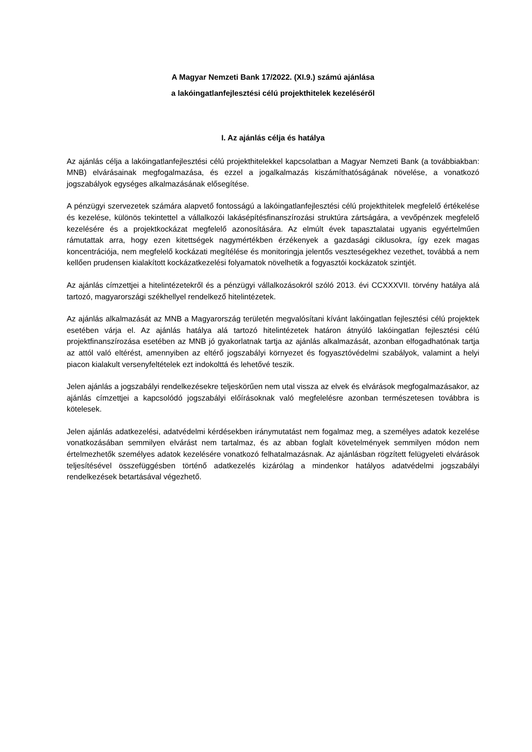A Magyar Nemzeti Bank 17/2022. (XI.9.) számú ajánlása
a lakóingatlanfejlesztési célú projekthitelek kezeléséről
I. Az ajánlás célja és hatálya
Az ajánlás célja a lakóingatlanfejlesztési célú projekthitelekkel kapcsolatban a Magyar Nemzeti Bank (a továbbiakban: MNB) elvárásainak megfogalmazása, és ezzel a jogalkalmazás kiszámíthatóságának növelése, a vonatkozó jogszabályok egységes alkalmazásának elősegítése.
A pénzügyi szervezetek számára alapvető fontosságú a lakóingatlanfejlesztési célú projekthitelek megfelelő értékelése és kezelése, különös tekintettel a vállalkozói lakásépítésfinanszírozási struktúra zártságára, a vevőpénzek megfelelő kezelésére és a projektkockázat megfelelő azonosítására. Az elmúlt évek tapasztalatai ugyanis egyértelműen rámutattak arra, hogy ezen kitettségek nagymértékben érzékenyek a gazdasági ciklusokra, így ezek magas koncentrációja, nem megfelelő kockázati megítélése és monitoringja jelentős veszteségekhez vezethet, továbbá a nem kellően prudensen kialakított kockázatkezelési folyamatok növelhetik a fogyasztói kockázatok szintjét.
Az ajánlás címzettjei a hitelintézetekről és a pénzügyi vállalkozásokról szóló 2013. évi CCXXXVII. törvény hatálya alá tartozó, magyarországi székhellyel rendelkező hitelintézetek.
Az ajánlás alkalmazását az MNB a Magyarország területén megvalósítani kívánt lakóingatlan fejlesztési célú projektek esetében várja el. Az ajánlás hatálya alá tartozó hitelintézetek határon átnyúló lakóingatlan fejlesztési célú projektfinanszírozása esetében az MNB jó gyakorlatnak tartja az ajánlás alkalmazását, azonban elfogadhatónak tartja az attól való eltérést, amennyiben az eltérő jogszabályi környezet és fogyasztóvédelmi szabályok, valamint a helyi piacon kialakult versenyfeltételek ezt indokolttá és lehetővé teszik.
Jelen ajánlás a jogszabályi rendelkezésekre teljeskörűen nem utal vissza az elvek és elvárások megfogalmazásakor, az ajánlás címzettjei a kapcsolódó jogszabályi előírásoknak való megfelelésre azonban természetesen továbbra is kötelesek.
Jelen ajánlás adatkezelési, adatvédelmi kérdésekben iránymutatást nem fogalmaz meg, a személyes adatok kezelése vonatkozásában semmilyen elvárást nem tartalmaz, és az abban foglalt követelmények semmilyen módon nem értelmezhetők személyes adatok kezelésére vonatkozó felhatalmazásnak. Az ajánlásban rögzített felügyeleti elvárások teljesítésével összefüggésben történő adatkezelés kizárólag a mindenkor hatályos adatvédelmi jogszabályi rendelkezések betartásával végezhető.